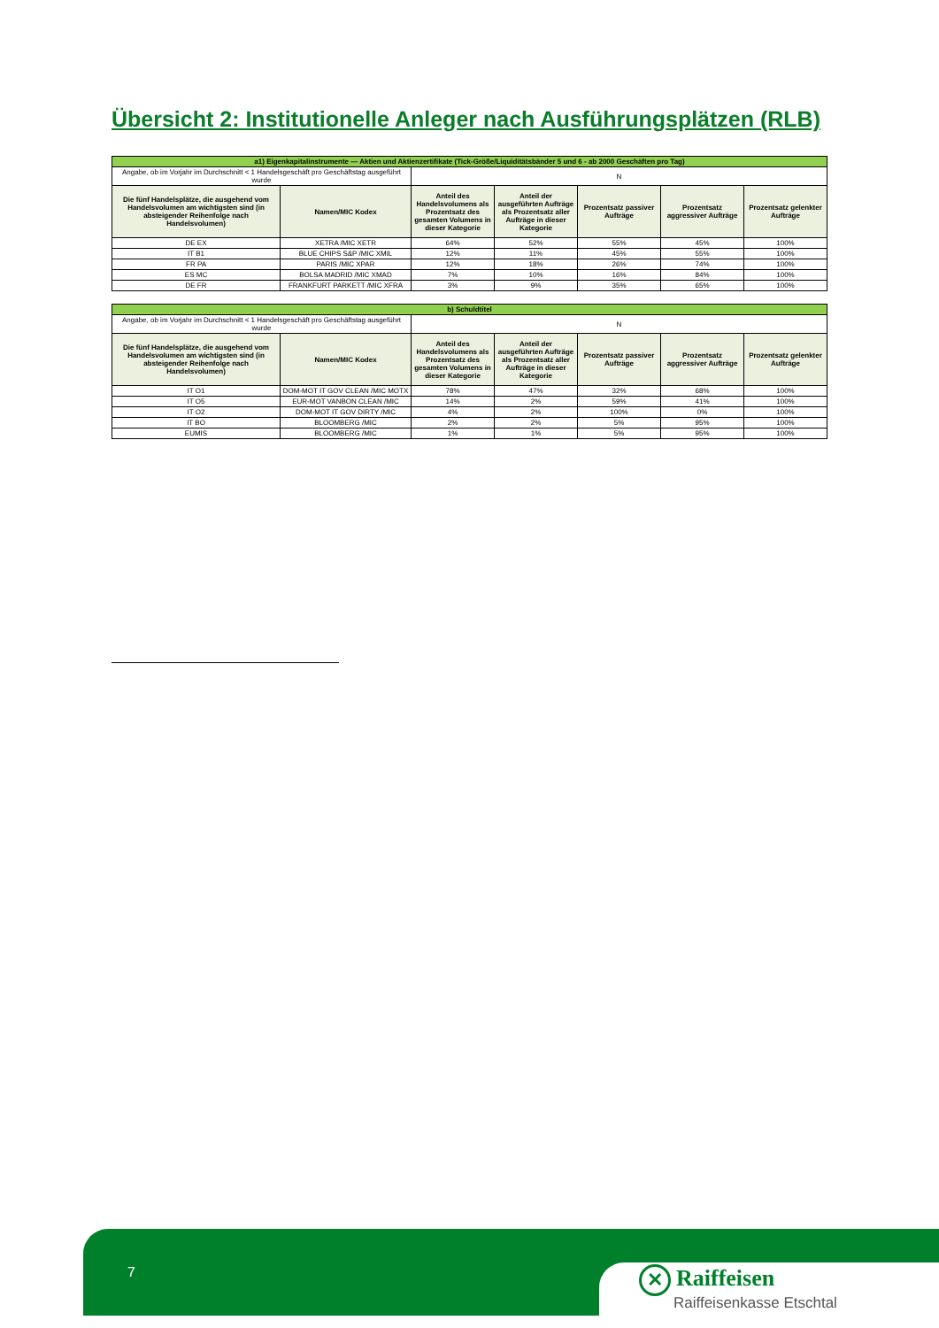Übersicht 2: Institutionelle Anleger nach Ausführungsplätzen (RLB)
| a1) Eigenkapitalinstrumente — Aktien und Aktienzertifikate (Tick-Größe/Liquiditätsbänder 5 und 6 - ab 2000 Geschäften pro Tag) | | | | | | |
| Angabe, ob im Vorjahr im Durchschnitt < 1 Handelsgeschäft pro Geschäftstag ausgeführt wurde | | N | | | | |
| Die fünf Handelsplätze, die ausgehend vom Handelsvolumen am wichtigsten sind (in absteigender Reihenfolge nach Handelsvolumen) | Namen/MIC Kodex | Anteil des Handelsvolumens als Prozentsatz des gesamten Volumens in dieser Kategorie | Anteil der ausgeführten Aufträge als Prozentsatz aller Aufträge in dieser Kategorie | Prozentsatz passiver Aufträge | Prozentsatz aggressiver Aufträge | Prozentsatz gelenkter Aufträge |
| DE EX | XETRA /MIC XETR | 64% | 52% | 55% | 45% | 100% |
| IT B1 | BLUE CHIPS S&P /MIC XMIL | 12% | 11% | 45% | 55% | 100% |
| FR PA | PARIS /MIC XPAR | 12% | 18% | 26% | 74% | 100% |
| ES MC | BOLSA MADRID /MIC XMAD | 7% | 10% | 16% | 84% | 100% |
| DE FR | FRANKFURT PARKETT /MIC XFRA | 3% | 9% | 35% | 65% | 100% |
| b) Schuldtitel | | | | | | |
| Angabe, ob im Vorjahr im Durchschnitt < 1 Handelsgeschäft pro Geschäftstag ausgeführt wurde | | N | | | | |
| Die fünf Handelsplätze, die ausgehend vom Handelsvolumen am wichtigsten sind (in absteigender Reihenfolge nach Handelsvolumen) | Namen/MIC Kodex | Anteil des Handelsvolumens als Prozentsatz des gesamten Volumens in dieser Kategorie | Anteil der ausgeführten Aufträge als Prozentsatz aller Aufträge in dieser Kategorie | Prozentsatz passiver Aufträge | Prozentsatz aggressiver Aufträge | Prozentsatz gelenkter Aufträge |
| IT O1 | DOM-MOT IT GOV CLEAN /MIC MOTX | 78% | 47% | 32% | 68% | 100% |
| IT O5 | EUR-MOT VANBON CLEAN /MIC | 14% | 2% | 59% | 41% | 100% |
| IT O2 | DOM-MOT IT GOV DIRTY /MIC | 4% | 2% | 100% | 0% | 100% |
| IT BO | BLOOMBERG /MIC | 2% | 2% | 5% | 95% | 100% |
| EUMIS | BLOOMBERG /MIC | 1% | 1% | 5% | 95% | 100% |
7
✕ Raiffeisen
Raiffeisenkasse Etschtal